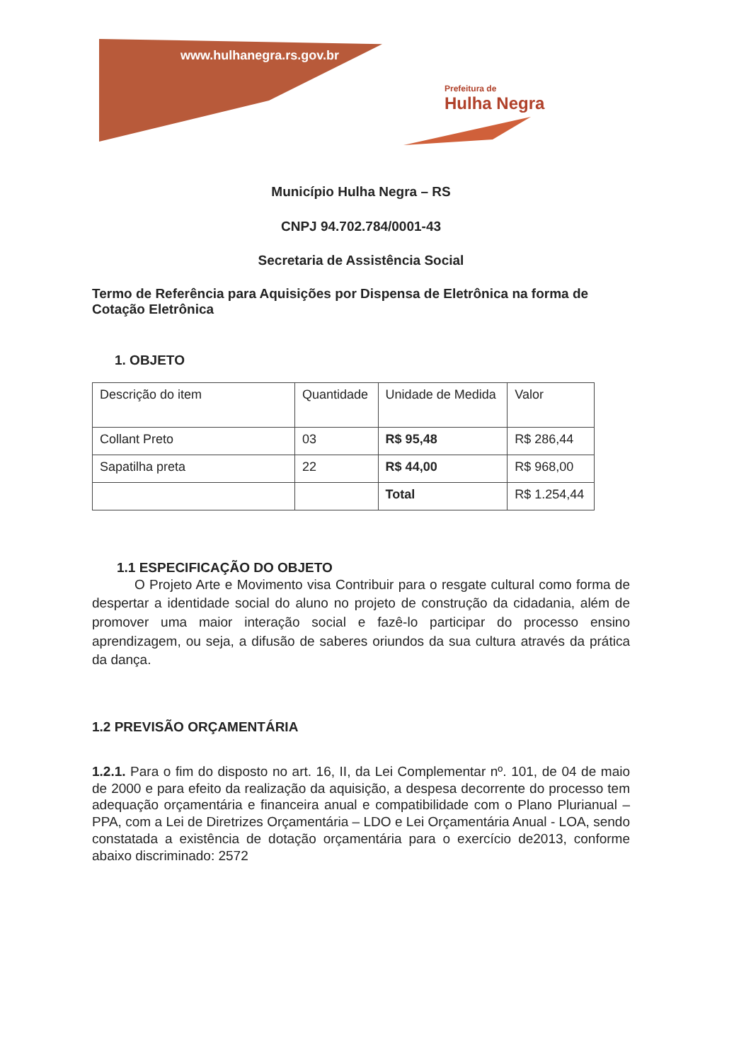www.hulhanegra.rs.gov.br
Prefeitura de
Hulha Negra
Município Hulha Negra – RS
CNPJ 94.702.784/0001-43
Secretaria de Assistência Social
Termo de Referência para Aquisições por Dispensa de Eletrônica na forma de Cotação Eletrônica
1. OBJETO
| Descrição do item | Quantidade | Unidade de Medida | Valor |
| Collant Preto | 03 | R$ 95,48 | R$ 286,44 |
| Sapatilha preta | 22 | R$ 44,00 | R$ 968,00 |
| | | Total | R$ 1.254,44 |
1.1 ESPECIFICAÇÃO DO OBJETO
O Projeto Arte e Movimento visa Contribuir para o resgate cultural como forma de despertar a identidade social do aluno no projeto de construção da cidadania, além de promover uma maior interação social e fazê-lo participar do processo ensino aprendizagem, ou seja, a difusão de saberes oriundos da sua cultura através da prática da dança.
1.2 PREVISÃO ORÇAMENTÁRIA
1.2.1. Para o fim do disposto no art. 16, II, da Lei Complementar nº. 101, de 04 de maio de 2000 e para efeito da realização da aquisição, a despesa decorrente do processo tem adequação orçamentária e financeira anual e compatibilidade com o Plano Plurianual – PPA, com a Lei de Diretrizes Orçamentária – LDO e Lei Orçamentária Anual - LOA, sendo constatada a existência de dotação orçamentária para o exercício de2013, conforme abaixo discriminado: 2572